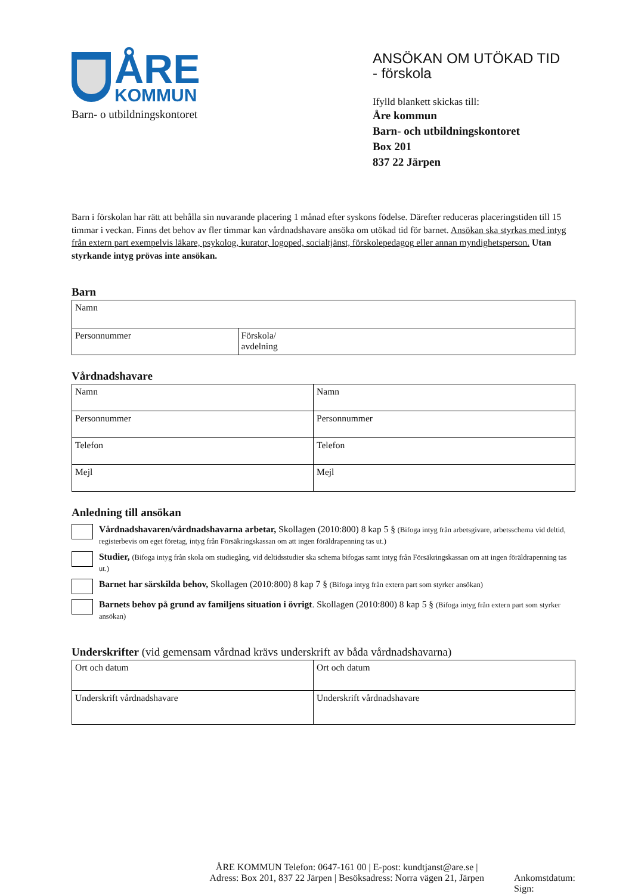ÅRE
KOMMUN
Barn- o utbildningskontoret
ANSÖKAN OM UTÖKAD TID
- förskola
Ifylld blankett skickas till:
Åre kommun
Barn- och utbildningskontoret
Box 201
837 22 Järpen
Barn i förskolan har rätt att behålla sin nuvarande placering 1 månad efter syskons födelse. Därefter reduceras placeringstiden till 15 timmar i veckan. Finns det behov av fler timmar kan vårdnadshavare ansöka om utökad tid för barnet. Ansökan ska styrkas med intyg från extern part exempelvis läkare, psykolog, kurator, logoped, socialtjänst, förskolepedagog eller annan myndighetsperson. Utan styrkande intyg prövas inte ansökan.
Barn
| Namn | |
| Personnummer | Förskola/ avdelning |
Vårdnadshavare
| Namn | Namn |
| Personnummer | Personnummer |
| Telefon | Telefon |
| Mejl | Mejl |
Anledning till ansökan
Vårdnadshavaren/vårdnadshavarna arbetar, Skollagen (2010:800) 8 kap 5 § (Bifoga intyg från arbetsgivare, arbetsschema vid deltid, registerbevis om eget företag, intyg från Försäkringskassan om att ingen föräldrapenning tas ut.)
Studier, (Bifoga intyg från skola om studiegång, vid deltidsstudier ska schema bifogas samt intyg från Försäkringskassan om att ingen föräldrapenning tas ut.)
Barnet har särskilda behov, Skollagen (2010:800) 8 kap 7 § (Bifoga intyg från extern part som styrker ansökan)
Barnets behov på grund av familjens situation i övrigt. Skollagen (2010:800) 8 kap 5 § (Bifoga intyg från extern part som styrker ansökan)
Underskrifter (vid gemensam vårdnad krävs underskrift av båda vårdnadshavarna)
| Ort och datum | Ort och datum |
| Underskrift vårdnadshavare | Underskrift vårdnadshavare |
ÅRE KOMMUN Telefon: 0647-161 00 | E-post: kundtjanst@are.se |
Adress: Box 201, 837 22 Järpen | Besöksadress: Norra vägen 21, Järpen
Ankomstdatum:
Sign: